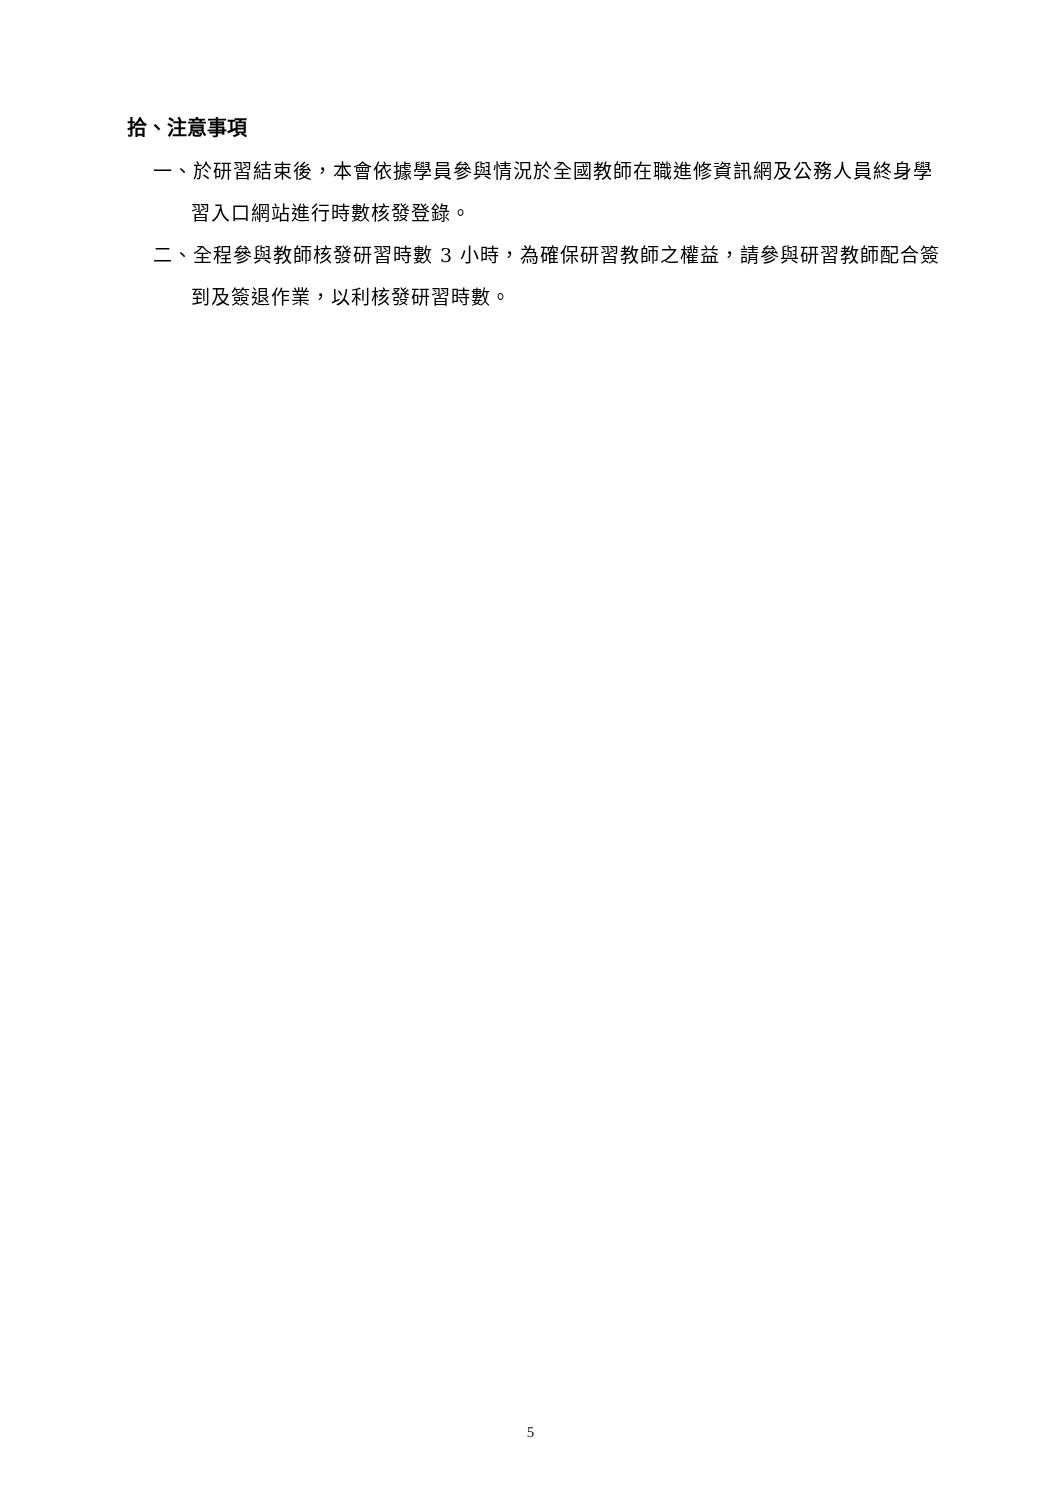拾、注意事項
一、於研習結束後，本會依據學員參與情況於全國教師在職進修資訊網及公務人員終身學習入口網站進行時數核發登錄。
二、全程參與教師核發研習時數 3 小時，為確保研習教師之權益，請參與研習教師配合簽到及簽退作業，以利核發研習時數。
5